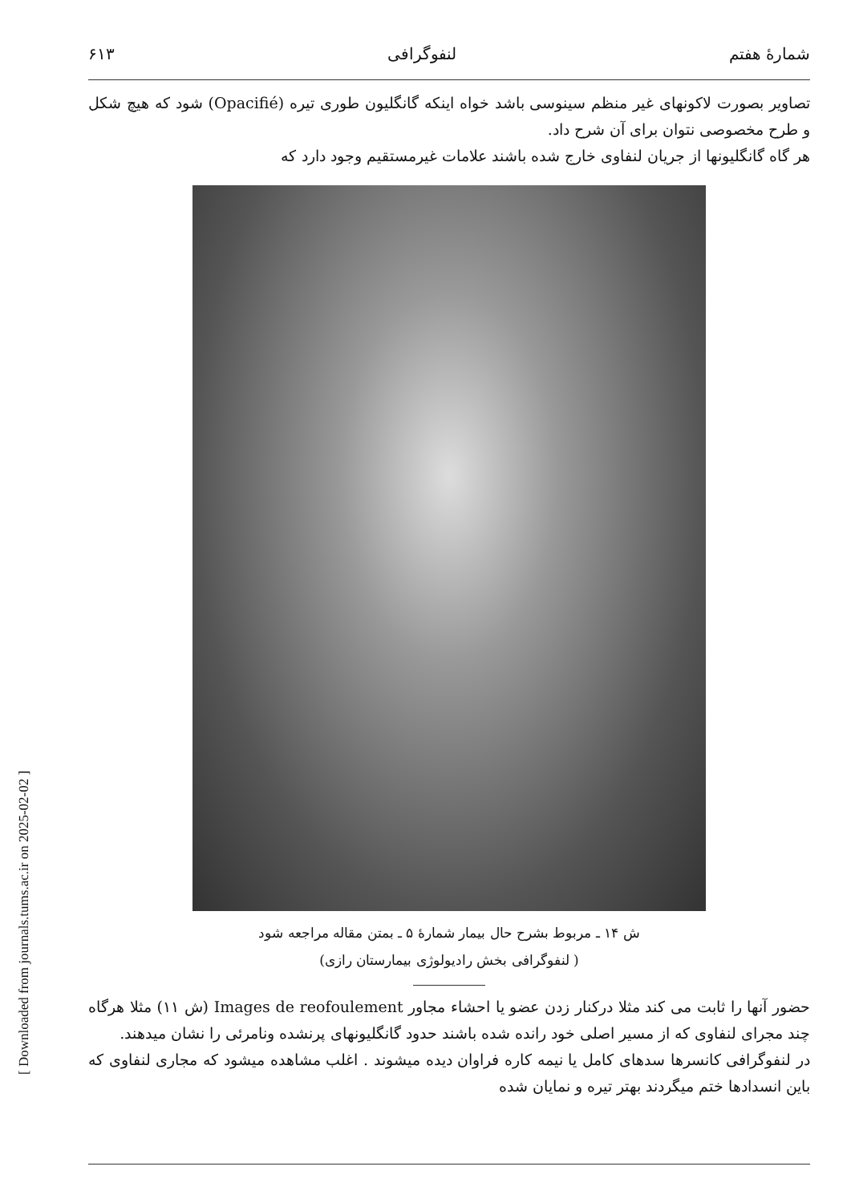[ Downloaded from journals.tums.ac.ir on 2025-02-02 ]
شمارهٔ هفتم لنفوگرافی ۶۱۳
تصاویر بصورت لاکونهای غیر منظم سینوسی باشد خواه اینکه گانگلیون طوری تیره (Opacifié) شود که هیچ شکل و طرح مخصوصی نتوان برای آن شرح داد.
هر گاه گانگلیونها از جریان لنفاوی خارج شده باشند علامات غیرمستقیم وجود دارد که
ش ۱۴ ـ مربوط بشرح حال بیمار شمارهٔ ۵ ـ بمتن مقاله مراجعه شود
( لنفوگرافی بخش رادیولوژی بیمارستان رازی)
حضور آنها را ثابت می کند مثلا درکنار زدن عضو یا احشاء مجاور Images de reofoulement (ش ۱۱) مثلا هرگاه چند مجرای لنفاوی که از مسیر اصلی خود رانده شده باشند حدود گانگلیونهای پرنشده ونامرئی را نشان میدهند.
در لنفوگرافی کانسرها سدهای کامل یا نیمه کاره فراوان دیده میشوند . اغلب مشاهده میشود که مجاری لنفاوی که باین انسدادها ختم میگردند بهتر تیره و نمایان شده